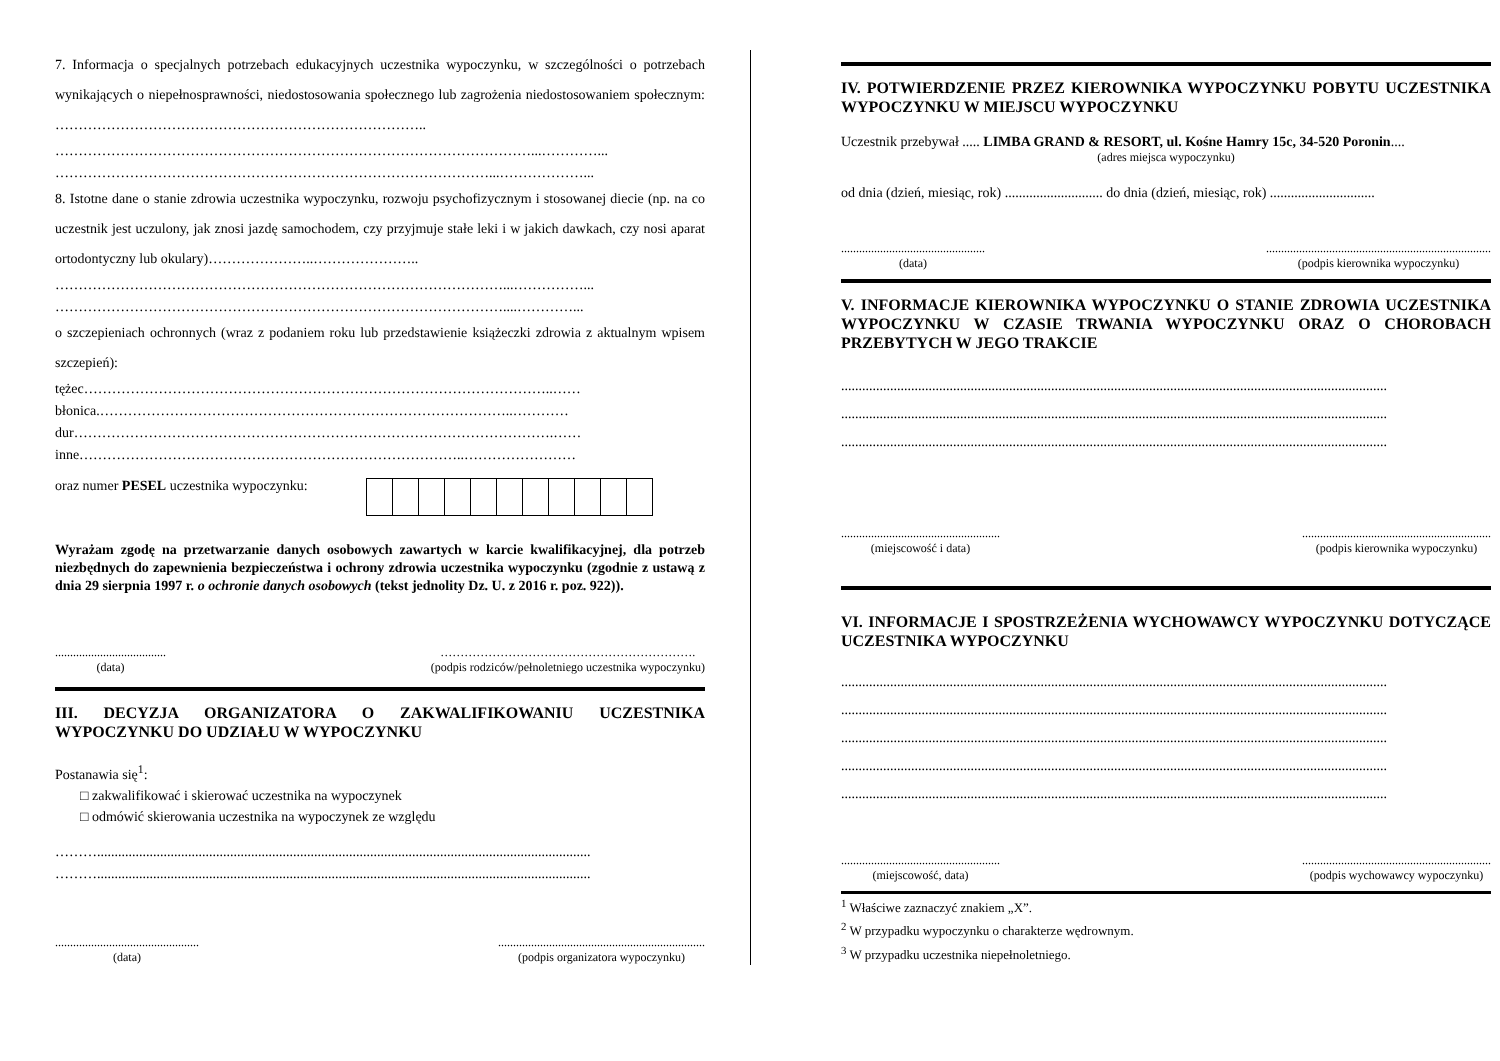7. Informacja o specjalnych potrzebach edukacyjnych uczestnika wypoczynku, w szczególności o potrzebach wynikających o niepełnosprawności, niedostosowania społecznego lub zagrożenia niedostosowaniem społecznym: ……………………………………………………………………..
…………………………………………………………………………………………...…………...
…………………………………………………………………………………...………………...
8. Istotne dane o stanie zdrowia uczestnika wypoczynku, rozwoju psychofizycznym i stosowanej diecie (np. na co uczestnik jest uczulony, jak znosi jazdę samochodem, czy przyjmuje stałe leki i w jakich dawkach, czy nosi aparat ortodontyczny lub okulary)…………………..…………………..
……………………………………………………………………………………...……………...
……………………………………………………………………………………....…………...
o szczepieniach ochronnych (wraz z podaniem roku lub przedstawienie książeczki zdrowia z aktualnym wpisem szczepień):
tężec………………………………………………………………………………………..……
błonica.……………………………………………………………………………..…………
dur………………………………………………………………………………………….……
inne………………………………………………………………………..……………………
oraz numer PESEL uczestnika wypoczynku:
Wyrażam zgodę na przetwarzanie danych osobowych zawartych w karcie kwalifikacyjnej, dla potrzeb niezbędnych do zapewnienia bezpieczeństwa i ochrony zdrowia uczestnika wypoczynku (zgodnie z ustawą z dnia 29 sierpnia 1997 r. o ochronie danych osobowych (tekst jednolity Dz. U. z 2016 r. poz. 922)).
.....................................
(data)
……………………………………………………….
(podpis rodziców/pełnoletniego uczestnika wypoczynku)
III. DECYZJA ORGANIZATORA O ZAKWALIFIKOWANIU UCZESTNIKA WYPOCZYNKU DO UDZIAŁU W WYPOCZYNKU
Postanawia się<sup>1</sup>:
□ zakwalifikować i skierować uczestnika na wypoczynek
□ odmówić skierowania uczestnika na wypoczynek ze względu
……….............................................................................................................................................
……….............................................................................................................................................
................................................
(data)
.....................................................................
(podpis organizatora wypoczynku)
IV. POTWIERDZENIE PRZEZ KIEROWNIKA WYPOCZYNKU POBYTU UCZESTNIKA WYPOCZYNKU W MIEJSCU WYPOCZYNKU
Uczestnik przebywał ..... LIMBA GRAND & RESORT, ul. Kośne Hamry 15c, 34-520 Poronin....
(adres miejsca wypoczynku)
od dnia (dzień, miesiąc, rok) ............................ do dnia (dzień, miesiąc, rok) ..............................
................................................
(data)
...........................................................................
(podpis kierownika wypoczynku)
V. INFORMACJE KIEROWNIKA WYPOCZYNKU O STANIE ZDROWIA UCZESTNIKA WYPOCZYNKU W CZASIE TRWANIA WYPOCZYNKU ORAZ O CHOROBACH PRZEBYTYCH W JEGO TRAKCIE
............................................................................................................................................................
............................................................................................................................................................
............................................................................................................................................................
.....................................................
(miejscowość i data)
...............................................................
(podpis kierownika wypoczynku)
VI. INFORMACJE I SPOSTRZEŻENIA WYCHOWAWCY WYPOCZYNKU DOTYCZĄCE UCZESTNIKA WYPOCZYNKU
............................................................................................................................................................
............................................................................................................................................................
............................................................................................................................................................
............................................................................................................................................................
............................................................................................................................................................
.....................................................
(miejscowość, data)
...............................................................
(podpis wychowawcy wypoczynku)
<sup>1</sup> Właściwe zaznaczyć znakiem „X”.
<sup>2</sup> W przypadku wypoczynku o charakterze wędrownym.
<sup>3</sup> W przypadku uczestnika niepełnoletniego.